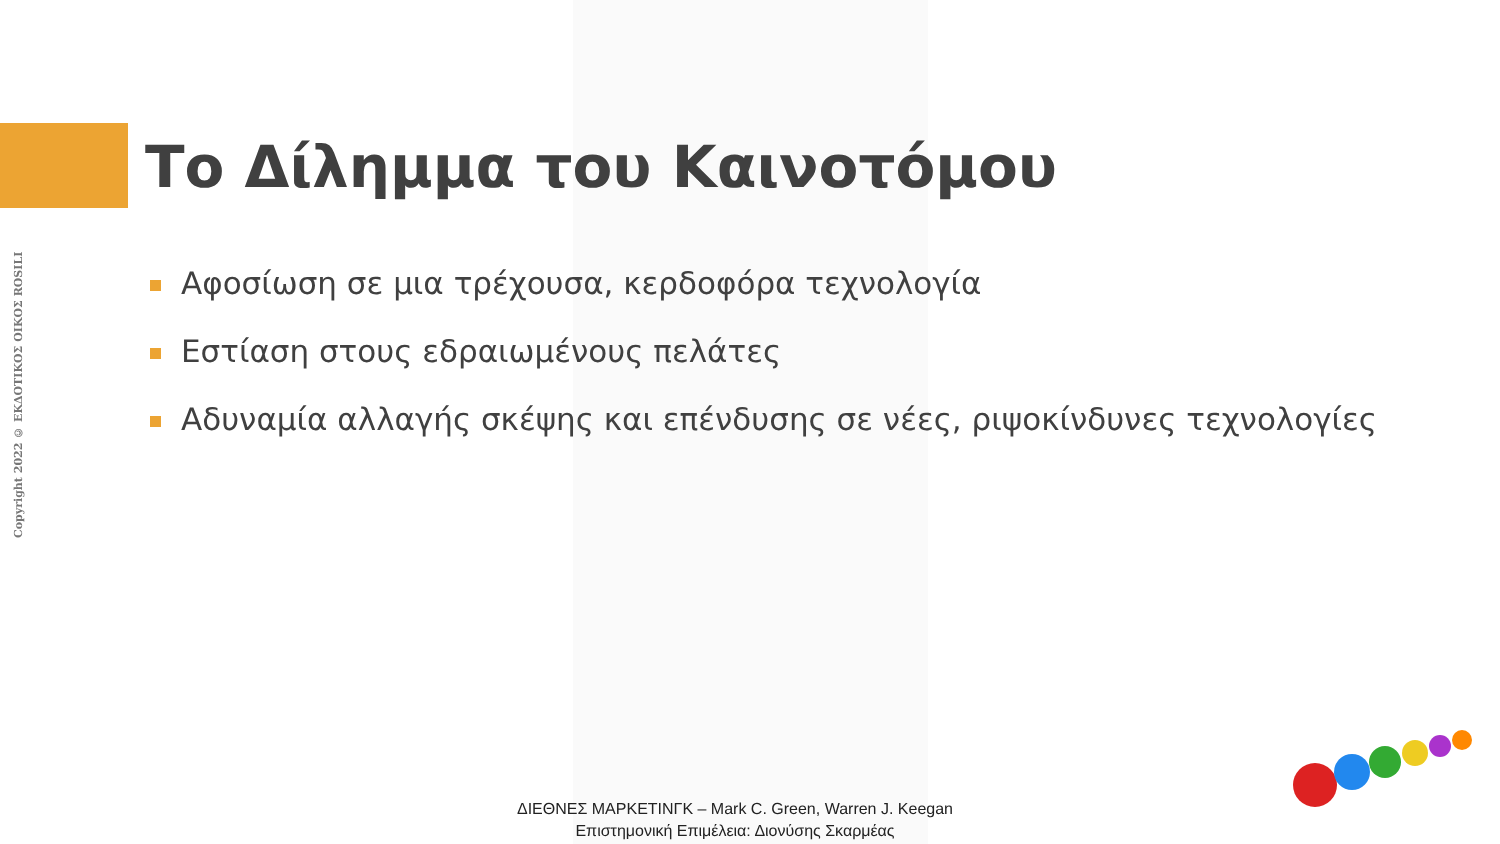Copyright 2022 © ΕΚΔΟΤΙΚΟΣ ΟΙΚΟΣ ROSILI
Το Δίλημμα του Καινοτόμου
Αφοσίωση σε μια τρέχουσα, κερδοφόρα τεχνολογία
Εστίαση στους εδραιωμένους πελάτες
Αδυναμία αλλαγής σκέψης και επένδυσης σε νέες, ριψοκίνδυνες τεχνολογίες
ΔΙΕΘΝΕΣ ΜΑΡΚΕΤΙΝΓΚ – Mark C. Green, Warren J. Keegan
Επιστημονική Επιμέλεια: Διονύσης Σκαρμέας